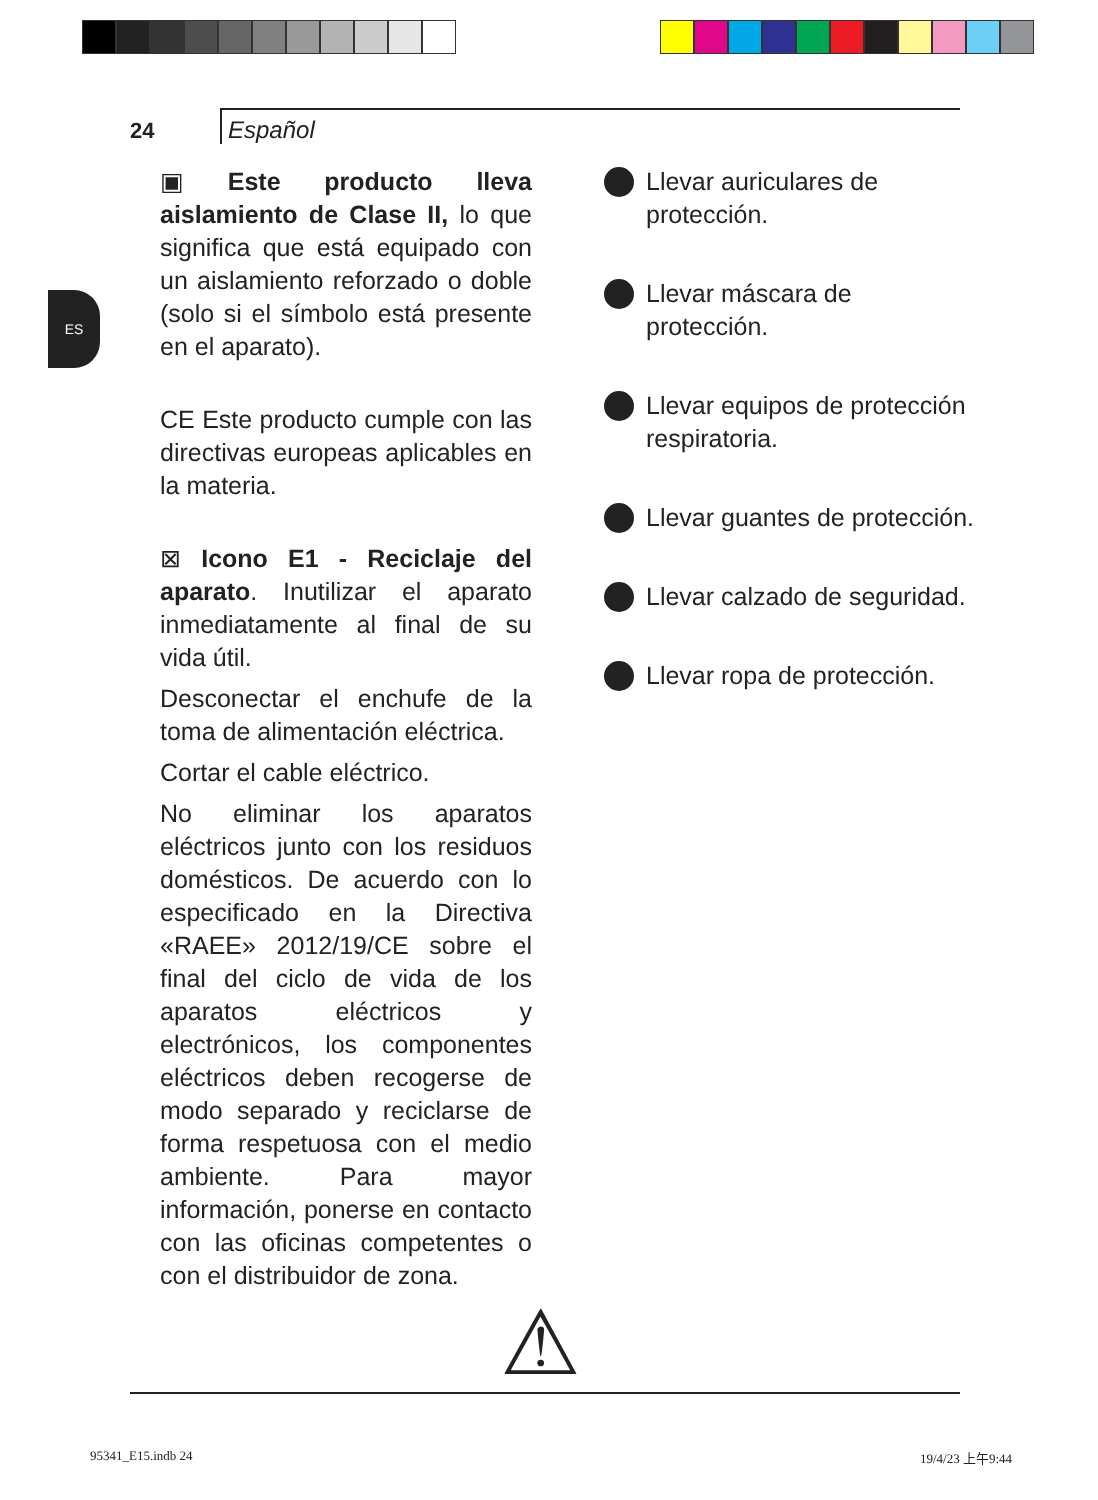24
Español
ES
▣ Este producto lleva aislamiento de Clase II, lo que significa que está equipado con un aislamiento reforzado o doble (solo si el símbolo está presente en el aparato).
CE Este producto cumple con las directivas europeas aplicables en la materia.
⊠ Icono E1 - Reciclaje del aparato. Inutilizar el aparato inmediatamente al final de su vida útil.
Desconectar el enchufe de la toma de alimentación eléctrica.
Cortar el cable eléctrico.
No eliminar los aparatos eléctricos junto con los residuos domésticos. De acuerdo con lo especificado en la Directiva «RAEE» 2012/19/CE sobre el final del ciclo de vida de los aparatos eléctricos y electrónicos, los componentes eléctricos deben recogerse de modo separado y reciclarse de forma respetuosa con el medio ambiente. Para mayor información, ponerse en contacto con las oficinas competentes o con el distribuidor de zona.
Llevar auriculares de protección.
Llevar máscara de protección.
Llevar equipos de protección respiratoria.
Llevar guantes de protección.
Llevar calzado de seguridad.
Llevar ropa de protección.
⚠
95341_E15.indb 24 19/4/23 上午9:44